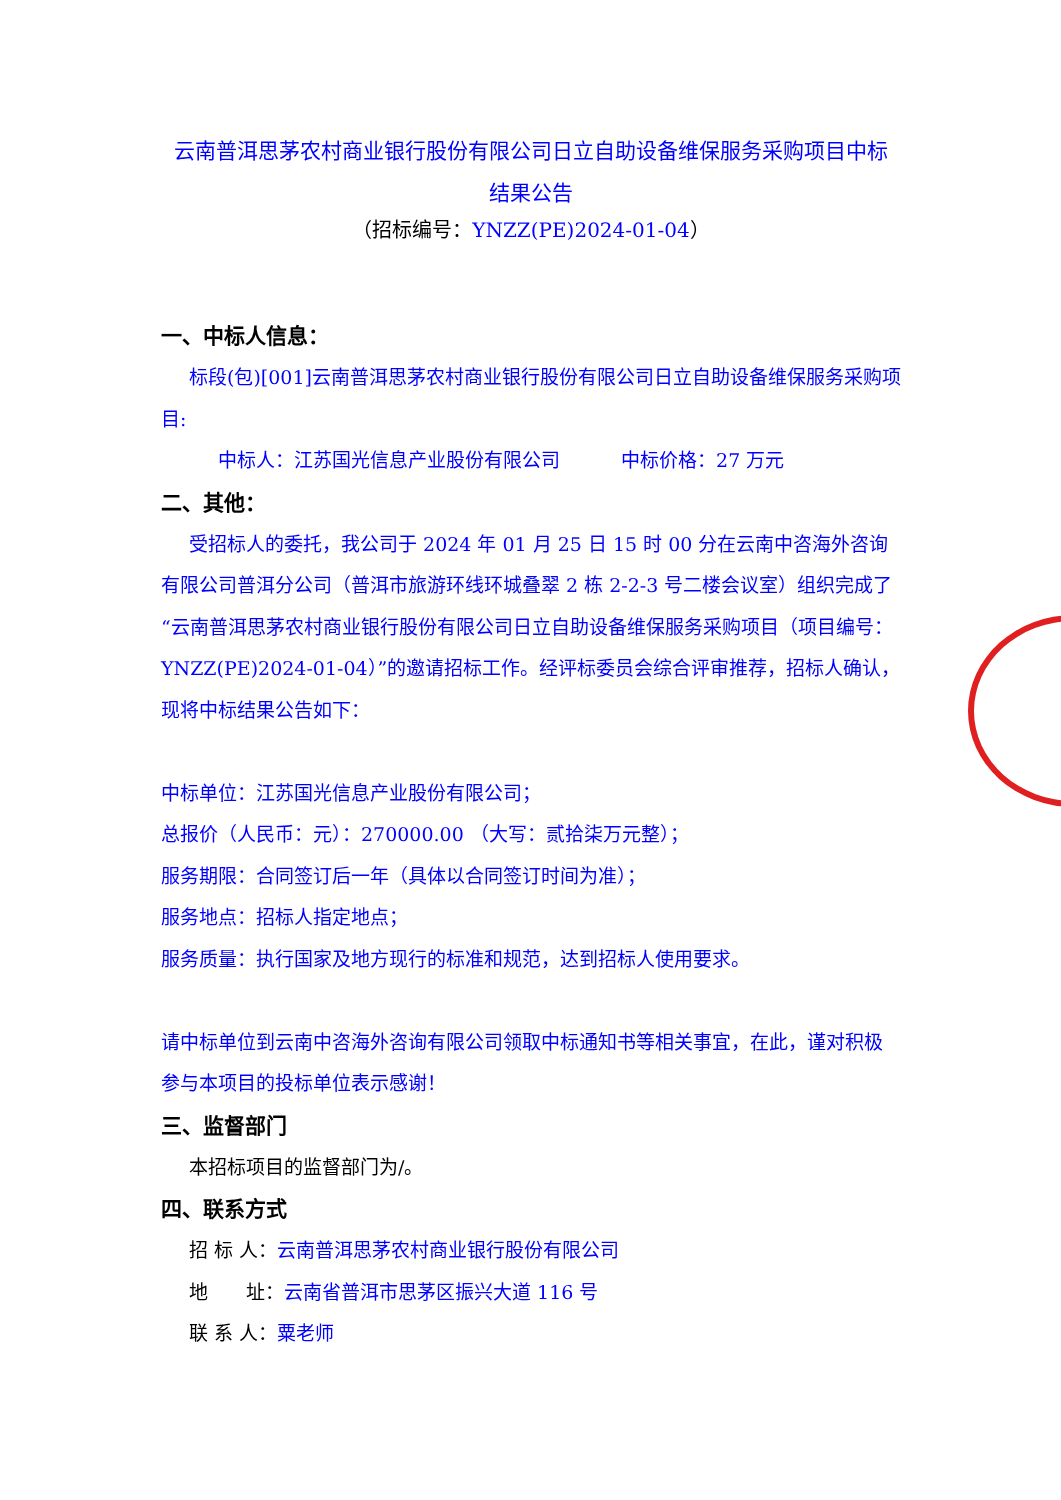云南普洱思茅农村商业银行股份有限公司日立自助设备维保服务采购项目中标
结果公告
（招标编号：YNZZ(PE)2024-01-04）
一、中标人信息：
标段(包)[001]云南普洱思茅农村商业银行股份有限公司日立自助设备维保服务采购项目:
中标人：江苏国光信息产业股份有限公司 中标价格：27 万元
二、其他：
受招标人的委托，我公司于 2024 年 01 月 25 日 15 时 00 分在云南中咨海外咨询有限公司普洱分公司（普洱市旅游环线环城叠翠 2 栋 2-2-3 号二楼会议室）组织完成了“云南普洱思茅农村商业银行股份有限公司日立自助设备维保服务采购项目（项目编号：YNZZ(PE)2024-01-04）”的邀请招标工作。经评标委员会综合评审推荐，招标人确认，现将中标结果公告如下：
中标单位：江苏国光信息产业股份有限公司；
总报价（人民币：元）：270000.00 （大写：贰拾柒万元整）；
服务期限：合同签订后一年（具体以合同签订时间为准）；
服务地点：招标人指定地点；
服务质量：执行国家及地方现行的标准和规范，达到招标人使用要求。
请中标单位到云南中咨海外咨询有限公司领取中标通知书等相关事宜，在此，谨对积极参与本项目的投标单位表示感谢！
三、监督部门
本招标项目的监督部门为/。
四、联系方式
招 标 人：云南普洱思茅农村商业银行股份有限公司
地　　址：云南省普洱市思茅区振兴大道 116 号
联 系 人：粟老师